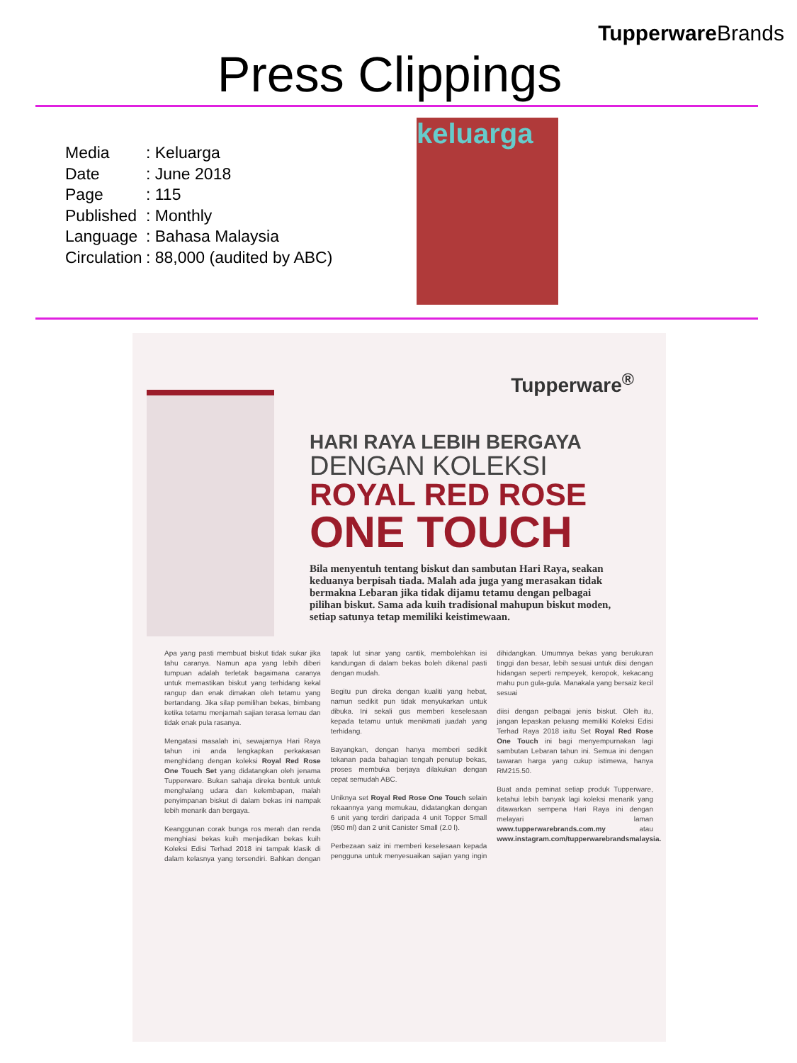Tupperware Brands
Press Clippings
| Media | : Keluarga |
| Date | : June 2018 |
| Page | : 115 |
| Published | : Monthly |
| Language | : Bahasa Malaysia |
| Circulation | : 88,000 (audited by ABC) |
keluarga
Tupperware<sup>®</sup>
HARI RAYA LEBIH BERGAYA
DENGAN KOLEKSI
ROYAL RED ROSE
ONE TOUCH
Bila menyentuh tentang biskut dan sambutan Hari Raya, seakan keduanya berpisah tiada. Malah ada juga yang merasakan tidak bermakna Lebaran jika tidak dijamu tetamu dengan pelbagai pilihan biskut. Sama ada kuih tradisional mahupun biskut moden, setiap satunya tetap memiliki keistimewaan.
Apa yang pasti membuat biskut tidak sukar jika tahu caranya. Namun apa yang lebih diberi tumpuan adalah terletak bagaimana caranya untuk memastikan biskut yang terhidang kekal rangup dan enak dimakan oleh tetamu yang bertandang. Jika silap pemilihan bekas, bimbang ketika tetamu menjamah sajian terasa lemau dan tidak enak pula rasanya.
Mengatasi masalah ini, sewajarnya Hari Raya tahun ini anda lengkapkan perkakasan menghidang dengan koleksi Royal Red Rose One Touch Set yang didatangkan oleh jenama Tupperware. Bukan sahaja direka bentuk untuk menghalang udara dan kelembapan, malah penyimpanan biskut di dalam bekas ini nampak lebih menarik dan bergaya.
Keanggunan corak bunga ros merah dan renda menghiasi bekas kuih menjadikan bekas kuih Koleksi Edisi Terhad 2018 ini tampak klasik di dalam kelasnya yang tersendiri. Bahkan dengan tapak lut sinar yang cantik, membolehkan isi kandungan di dalam bekas boleh dikenal pasti dengan mudah.
Begitu pun direka dengan kualiti yang hebat, namun sedikit pun tidak menyukarkan untuk dibuka. Ini sekali gus memberi keselesaan kepada tetamu untuk menikmati juadah yang terhidang.
Bayangkan, dengan hanya memberi sedikit tekanan pada bahagian tengah penutup bekas, proses membuka berjaya dilakukan dengan cepat semudah ABC.
Uniknya set Royal Red Rose One Touch selain rekaannya yang memukau, didatangkan dengan 6 unit yang terdiri daripada 4 unit Topper Small (950 ml) dan 2 unit Canister Small (2.0 l).
Perbezaan saiz ini memberi keselesaan kepada pengguna untuk menyesuaikan sajian yang ingin dihidangkan. Umumnya bekas yang berukuran tinggi dan besar, lebih sesuai untuk diisi dengan hidangan seperti rempeyek, keropok, kekacang mahu pun gula-gula. Manakala yang bersaiz kecil sesuai
diisi dengan pelbagai jenis biskut. Oleh itu, jangan lepaskan peluang memiliki Koleksi Edisi Terhad Raya 2018 iaitu Set Royal Red Rose One Touch ini bagi menyempurnakan lagi sambutan Lebaran tahun ini. Semua ini dengan tawaran harga yang cukup istimewa, hanya RM215.50.
Buat anda peminat setiap produk Tupperware, ketahui lebih banyak lagi koleksi menarik yang ditawarkan sempena Hari Raya ini dengan melayari laman www.tupperwarebrands.com.my atau www.instagram.com/tupperwarebrandsmalaysia.